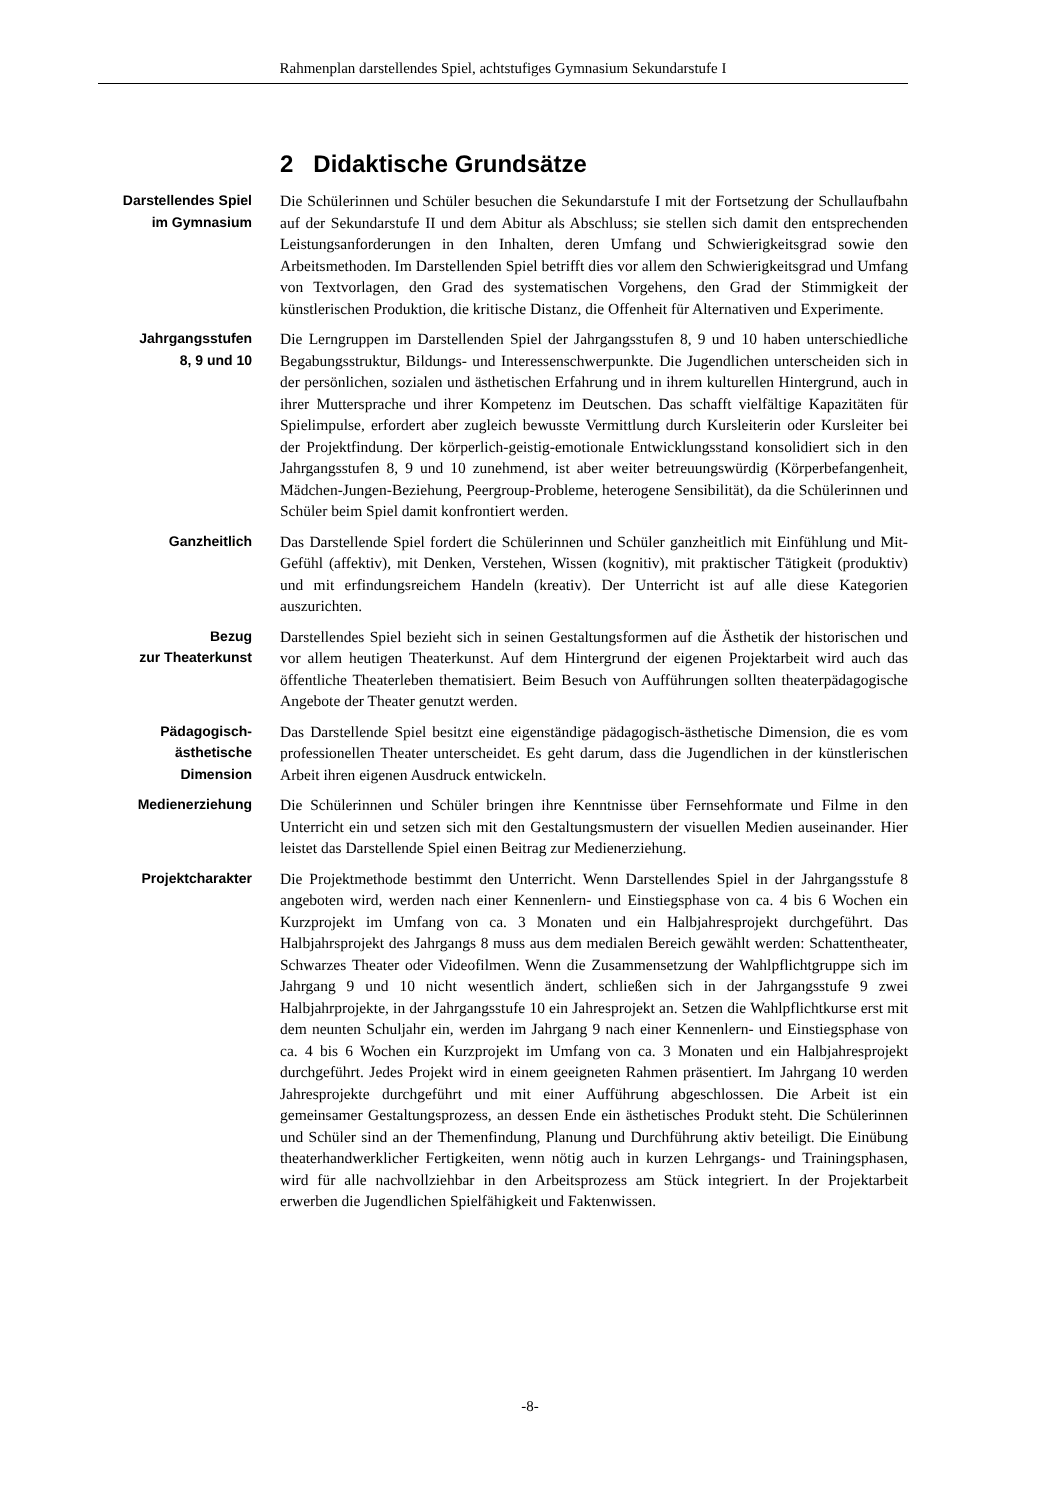Rahmenplan darstellendes Spiel, achtstufiges Gymnasium Sekundarstufe I
2 Didaktische Grundsätze
Darstellendes Spiel
im Gymnasium
Die Schülerinnen und Schüler besuchen die Sekundarstufe I mit der Fortsetzung der Schullaufbahn auf der Sekundarstufe II und dem Abitur als Abschluss; sie stellen sich damit den entsprechenden Leistungsanforderungen in den Inhalten, deren Umfang und Schwierigkeitsgrad sowie den Arbeitsmethoden. Im Darstellenden Spiel betrifft dies vor allem den Schwierigkeitsgrad und Umfang von Textvorlagen, den Grad des systematischen Vorgehens, den Grad der Stimmigkeit der künstlerischen Produktion, die kritische Distanz, die Offenheit für Alternativen und Experimente.
Jahrgangsstufen
8, 9 und 10
Die Lerngruppen im Darstellenden Spiel der Jahrgangsstufen 8, 9 und 10 haben unterschiedliche Begabungsstruktur, Bildungs- und Interessenschwerpunkte. Die Jugendlichen unterscheiden sich in der persönlichen, sozialen und ästhetischen Erfahrung und in ihrem kulturellen Hintergrund, auch in ihrer Muttersprache und ihrer Kompetenz im Deutschen. Das schafft vielfältige Kapazitäten für Spielimpulse, erfordert aber zugleich bewusste Vermittlung durch Kursleiterin oder Kursleiter bei der Projektfindung. Der körperlich-geistig-emotionale Entwicklungsstand konsolidiert sich in den Jahrgangsstufen 8, 9 und 10 zunehmend, ist aber weiter betreuungswürdig (Körperbefangenheit, Mädchen-Jungen-Beziehung, Peergroup-Probleme, heterogene Sensibilität), da die Schülerinnen und Schüler beim Spiel damit konfrontiert werden.
Ganzheitlich Das Darstellende Spiel fordert die Schülerinnen und Schüler ganzheitlich mit Einfühlung und Mit-Gefühl (affektiv), mit Denken, Verstehen, Wissen (kognitiv), mit praktischer Tätigkeit (produktiv) und mit erfindungsreichem Handeln (kreativ). Der Unterricht ist auf alle diese Kategorien auszurichten.
Bezug
zur Theaterkunst
Darstellendes Spiel bezieht sich in seinen Gestaltungsformen auf die Ästhetik der historischen und vor allem heutigen Theaterkunst. Auf dem Hintergrund der eigenen Projektarbeit wird auch das öffentliche Theaterleben thematisiert. Beim Besuch von Aufführungen sollten theaterpädagogische Angebote der Theater genutzt werden.
Pädagogisch-
ästhetische
Dimension
Das Darstellende Spiel besitzt eine eigenständige pädagogisch-ästhetische Dimension, die es vom professionellen Theater unterscheidet. Es geht darum, dass die Jugendlichen in der künstlerischen Arbeit ihren eigenen Ausdruck entwickeln.
Medienerziehung Die Schülerinnen und Schüler bringen ihre Kenntnisse über Fernsehformate und Filme in den Unterricht ein und setzen sich mit den Gestaltungsmustern der visuellen Medien auseinander. Hier leistet das Darstellende Spiel einen Beitrag zur Medienerziehung.
Projektcharakter Die Projektmethode bestimmt den Unterricht. Wenn Darstellendes Spiel in der Jahrgangsstufe 8 angeboten wird, werden nach einer Kennenlern- und Einstiegsphase von ca. 4 bis 6 Wochen ein Kurzprojekt im Umfang von ca. 3 Monaten und ein Halbjahresprojekt durchgeführt. Das Halbjahrsprojekt des Jahrgangs 8 muss aus dem medialen Bereich gewählt werden: Schattentheater, Schwarzes Theater oder Videofilmen. Wenn die Zusammensetzung der Wahlpflichtgruppe sich im Jahrgang 9 und 10 nicht wesentlich ändert, schließen sich in der Jahrgangsstufe 9 zwei Halbjahrprojekte, in der Jahrgangsstufe 10 ein Jahresprojekt an. Setzen die Wahlpflichtkurse erst mit dem neunten Schuljahr ein, werden im Jahrgang 9 nach einer Kennenlern- und Einstiegsphase von ca. 4 bis 6 Wochen ein Kurzprojekt im Umfang von ca. 3 Monaten und ein Halbjahresprojekt durchgeführt. Jedes Projekt wird in einem geeigneten Rahmen präsentiert. Im Jahrgang 10 werden Jahresprojekte durchgeführt und mit einer Aufführung abgeschlossen. Die Arbeit ist ein gemeinsamer Gestaltungsprozess, an dessen Ende ein ästhetisches Produkt steht. Die Schülerinnen und Schüler sind an der Themenfindung, Planung und Durchführung aktiv beteiligt. Die Einübung theaterhandwerklicher Fertigkeiten, wenn nötig auch in kurzen Lehrgangs- und Trainingsphasen, wird für alle nachvollziehbar in den Arbeitsprozess am Stück integriert. In der Projektarbeit erwerben die Jugendlichen Spielfähigkeit und Faktenwissen.
-8-